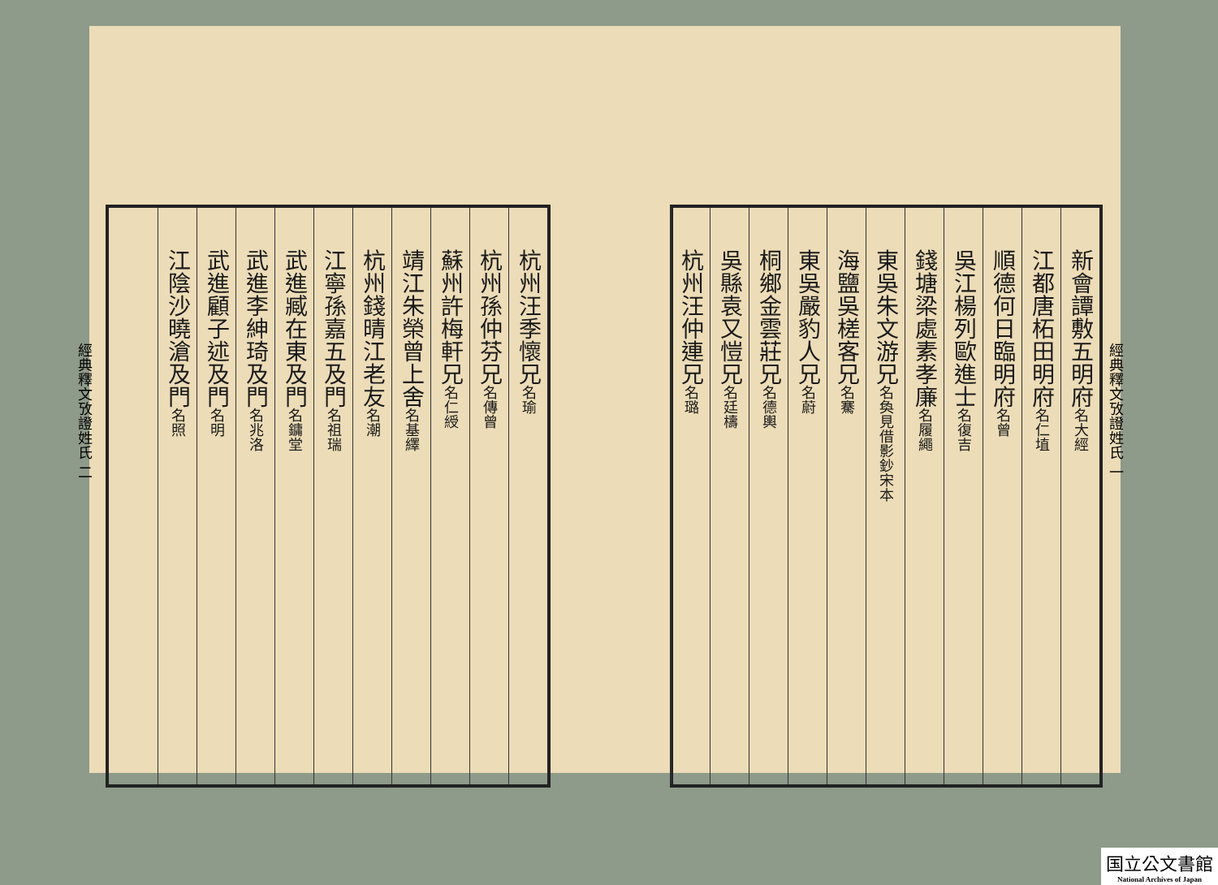新會譚敷五明府名大經
江都唐柘田明府名仁埴
順德何日臨明府名曾
吳江楊列歐進士名復吉
錢塘梁處素孝廉名履繩
東吳朱文游兄名奐見借影鈔宋本
海鹽吳槎客兄名騫
東吳嚴豹人兄名蔚
桐鄉金雲莊兄名德輿
吳縣袁又愷兄名廷檮
杭州汪仲連兄名璐
經典釋文攷證姓氏 一
經典釋文攷證姓氏 二
杭州汪季懷兄名瑜
杭州孫仲芬兄名傳曾
蘇州許梅軒兄名仁綬
靖江朱榮曾上舍名基繹
杭州錢晴江老友名潮
江寧孫嘉五及門名祖瑞
武進臧在東及門名鏞堂
武進李紳琦及門名兆洛
武進顧子述及門名明
江陰沙曉滄及門名照
国立公文書館
National Archives of Japan